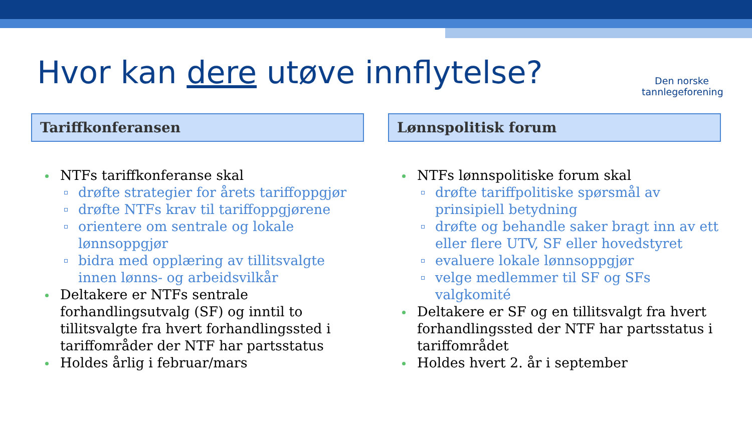Hvor kan dere utøve innflytelse?
Den norske
tannlegeforening
Tariffkonferansen
NTFs tariffkonferanse skal
drøfte strategier for årets tariffoppgjør
drøfte NTFs krav til tariffoppgjørene
orientere om sentrale og lokale lønnsoppgjør
bidra med opplæring av tillitsvalgte innen lønns- og arbeidsvilkår
Deltakere er NTFs sentrale forhandlingsutvalg (SF) og inntil to tillitsvalgte fra hvert forhandlingssted i tariffområder der NTF har partsstatus
Holdes årlig i februar/mars
Lønnspolitisk forum
NTFs lønnspolitiske forum skal
drøfte tariffpolitiske spørsmål av prinsipiell betydning
drøfte og behandle saker bragt inn av ett eller flere UTV, SF eller hovedstyret
evaluere lokale lønnsoppgjør
velge medlemmer til SF og SFs valgkomité
Deltakere er SF og en tillitsvalgt fra hvert forhandlingssted der NTF har partsstatus i tariffområdet
Holdes hvert 2. år i september